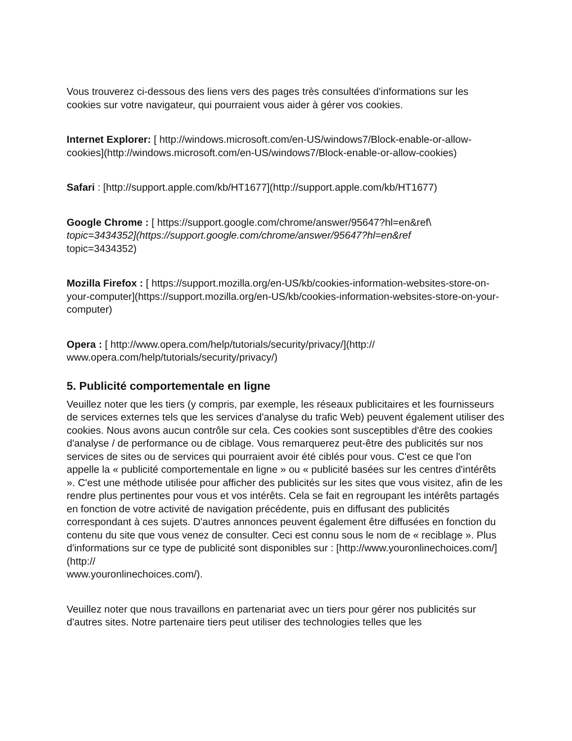Vous trouverez ci-dessous des liens vers des pages très consultées d'informations sur les cookies sur votre navigateur, qui pourraient vous aider à gérer vos cookies.
Internet Explorer: [ http://windows.microsoft.com/en-US/windows7/Block-enable-or-allow-cookies](http://windows.microsoft.com/en-US/windows7/Block-enable-or-allow-cookies)
Safari : [http://support.apple.com/kb/HT1677](http://support.apple.com/kb/HT1677)
Google Chrome : [ https://support.google.com/chrome/answer/95647?hl=en&ref\
topic=3434352](https://support.google.com/chrome/answer/95647?hl=en&ref
topic=3434352)
Mozilla Firefox : [ https://support.mozilla.org/en-US/kb/cookies-information-websites-store-on-your-computer](https://support.mozilla.org/en-US/kb/cookies-information-websites-store-on-your-computer)
Opera : [ http://www.opera.com/help/tutorials/security/privacy/](http://
www.opera.com/help/tutorials/security/privacy/)
5. Publicité comportementale en ligne
Veuillez noter que les tiers (y compris, par exemple, les réseaux publicitaires et les fournisseurs de services externes tels que les services d'analyse du trafic Web) peuvent également utiliser des cookies. Nous avons aucun contrôle sur cela. Ces cookies sont susceptibles d'être des cookies d'analyse / de performance ou de ciblage. Vous remarquerez peut-être des publicités sur nos services de sites ou de services qui pourraient avoir été ciblés pour vous. C'est ce que l'on appelle la « publicité comportementale en ligne » ou « publicité basées sur les centres d'intérêts ». C'est une méthode utilisée pour afficher des publicités sur les sites que vous visitez, afin de les rendre plus pertinentes pour vous et vos intérêts. Cela se fait en regroupant les intérêts partagés en fonction de votre activité de navigation précédente, puis en diffusant des publicités correspondant à ces sujets. D'autres annonces peuvent également être diffusées en fonction du contenu du site que vous venez de consulter. Ceci est connu sous le nom de « reciblage ». Plus d'informations sur ce type de publicité sont disponibles sur : [http://www.youronlinechoices.com/](http://
www.youronlinechoices.com/).
Veuillez noter que nous travaillons en partenariat avec un tiers pour gérer nos publicités sur d'autres sites. Notre partenaire tiers peut utiliser des technologies telles que les